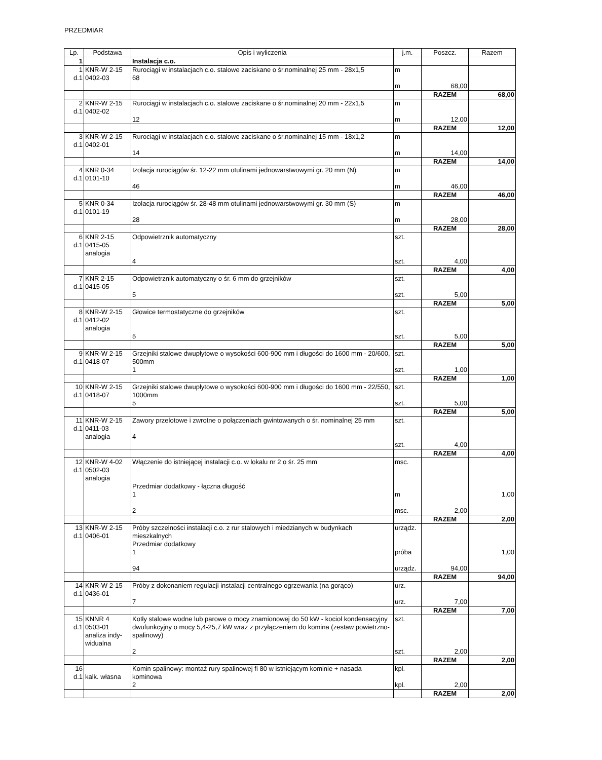PRZEDMIAR
| Lp. | Podstawa | Opis i wyliczenia | j.m. | Poszcz. | Razem |
| --- | --- | --- | --- | --- | --- |
| 1 | | Instalacja c.o. | | | |
| 1 d.1 | KNR-W 2-15 0402-03 | Rurociągi w instalacjach c.o. stalowe zaciskane o śr.nominalnej 25 mm - 28x1,5 68 | m m | 68,00 | |
| | | | | RAZEM | 68,00 |
| 2 d.1 | KNR-W 2-15 0402-02 | Rurociągi w instalacjach c.o. stalowe zaciskane o śr.nominalnej 20 mm - 22x1,5 12 | m m | 12,00 | |
| | | | | RAZEM | 12,00 |
| 3 d.1 | KNR-W 2-15 0402-01 | Rurociągi w instalacjach c.o. stalowe zaciskane o śr.nominalnej 15 mm - 18x1,2 14 | m m | 14,00 | |
| | | | | RAZEM | 14,00 |
| 4 d.1 | KNR 0-34 0101-10 | Izolacja rurociągów śr. 12-22 mm otulinami jednowarstwowymi gr. 20 mm (N) 46 | m m | 46,00 | |
| | | | | RAZEM | 46,00 |
| 5 d.1 | KNR 0-34 0101-19 | Izolacja rurociągów śr. 28-48 mm otulinami jednowarstwowymi gr. 30 mm (S) 28 | m m | 28,00 | |
| | | | | RAZEM | 28,00 |
| 6 d.1 | KNR 2-15 0415-05 analogia | Odpowietrznik automatyczny 4 | szt. szt. | 4,00 | |
| | | | | RAZEM | 4,00 |
| 7 d.1 | KNR 2-15 0415-05 | Odpowietrznik automatyczny o śr. 6 mm do grzejników 5 | szt. szt. | 5,00 | |
| | | | | RAZEM | 5,00 |
| 8 d.1 | KNR-W 2-15 0412-02 analogia | Głowice termostatyczne do grzejników 5 | szt. szt. | 5,00 | |
| | | | | RAZEM | 5,00 |
| 9 d.1 | KNR-W 2-15 0418-07 | Grzejniki stalowe dwupłytowe o wysokości 600-900 mm i długości do 1600 mm - 20/600, 500mm 1 | szt. szt. | 1,00 | |
| | | | | RAZEM | 1,00 |
| 10 d.1 | KNR-W 2-15 0418-07 | Grzejniki stalowe dwupłytowe o wysokości 600-900 mm i długości do 1600 mm - 22/550, 1000mm 5 | szt. szt. | 5,00 | |
| | | | | RAZEM | 5,00 |
| 11 d.1 | KNR-W 2-15 0411-03 analogia | Zawory przelotowe i zwrotne o połączeniach gwintowanych o śr. nominalnej 25 mm 4 | szt. szt. | 4,00 | |
| | | | | RAZEM | 4,00 |
| 12 d.1 | KNR-W 4-02 0502-03 analogia | Włączenie do istniejącej instalacji c.o. w lokalu nr 2 o śr. 25 mm Przedmiar dodatkowy - łączna długość 1 2 | msc. m msc. | 2,00 | 1,00 |
| | | | | RAZEM | 2,00 |
| 13 d.1 | KNR-W 2-15 0406-01 | Próby szczelności instalacji c.o. z rur stalowych i miedzianych w budynkach mieszkalnych Przedmiar dodatkowy 1 94 | urządz. próba urządz. | 94,00 | 1,00 |
| | | | | RAZEM | 94,00 |
| 14 d.1 | KNR-W 2-15 0436-01 | Próby z dokonaniem regulacji instalacji centralnego ogrzewania (na gorąco) 7 | urz. urz. | 7,00 | |
| | | | | RAZEM | 7,00 |
| 15 d.1 | KNNR 4 0503-01 analiza indy- widualna | Kotły stalowe wodne lub parowe o mocy znamionowej do 50 kW - kocioł kondensacyjny dwufunkcyjny o mocy 5,4-25,7 kW wraz z przyłączeniem do komina (zestaw powietrzno-spalinowy) 2 | szt. szt. | 2,00 | |
| | | | | RAZEM | 2,00 |
| 16 d.1 | kalk. własna | Komin spalinowy: montaż rury spalinowej fi 80 w istniejącym kominie + nasada kominowa 2 | kpl. kpl. | 2,00 | |
| | | | | RAZEM | 2,00 |